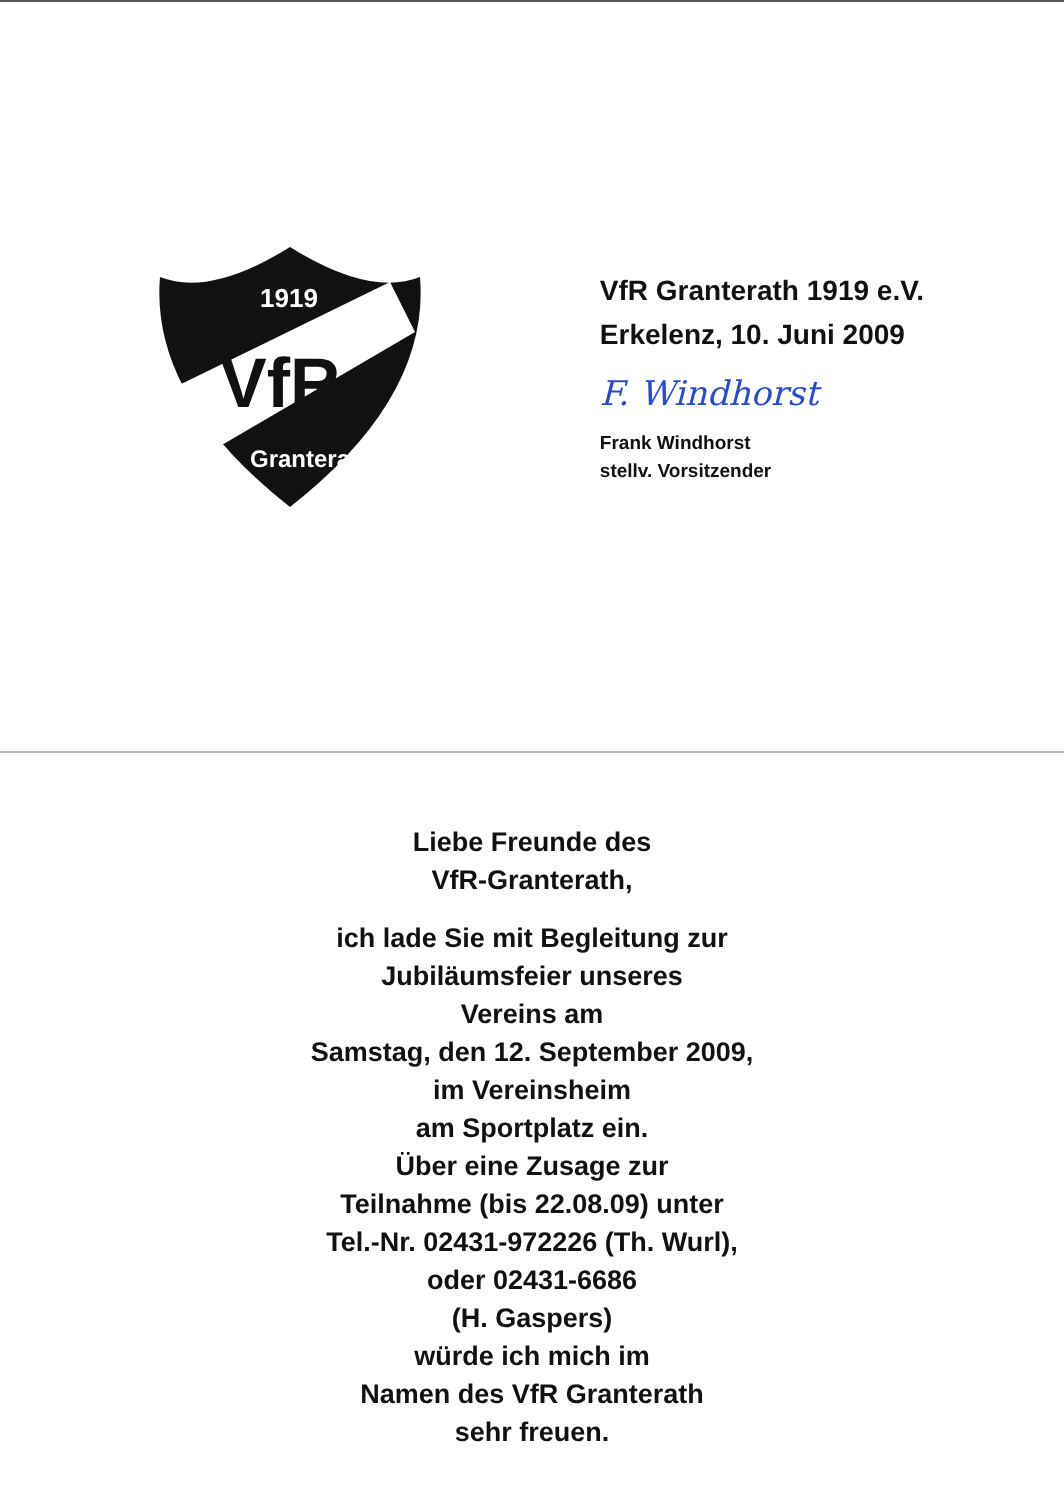Liebe Freunde des
VfR-Granterath,
ich lade Sie mit Begleitung zur
Jubiläumsfeier unseres
Vereins am
Samstag, den 12. September 2009,
im Vereinsheim
am Sportplatz ein.
Über eine Zusage zur
Teilnahme (bis 22.08.09) unter
Tel.-Nr. 02431-972226 (Th. Wurl),
oder 02431-6686
(H. Gaspers)
würde ich mich im
Namen des VfR Granterath
sehr freuen.
VfR
1919
Granterath
VfR Granterath 1919 e.V.
Erkelenz, 10. Juni 2009
F. Windhorst
Frank Windhorst
stellv. Vorsitzender